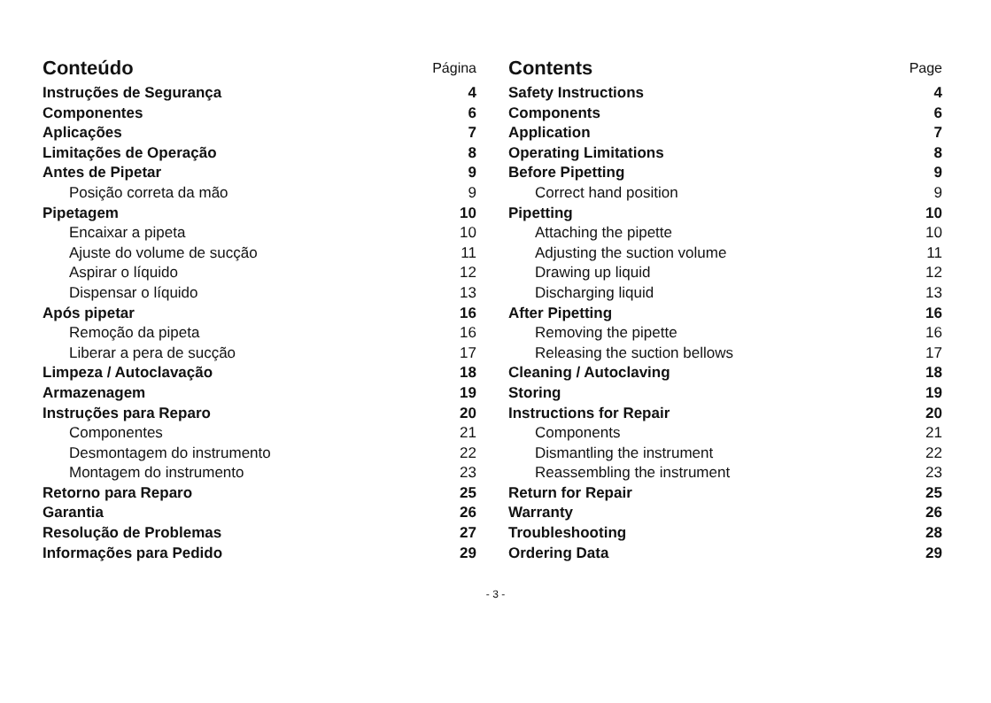| Conteúdo | Página |
| Instruções de Segurança | 4 |
| Componentes | 6 |
| Aplicações | 7 |
| Limitações de Operação | 8 |
| Antes de Pipetar | 9 |
| Posição correta da mão | 9 |
| Pipetagem | 10 |
| Encaixar a pipeta | 10 |
| Ajuste do volume de sucção | 11 |
| Aspirar o líquido | 12 |
| Dispensar o líquido | 13 |
| Após pipetar | 16 |
| Remoção da pipeta | 16 |
| Liberar a pera de sucção | 17 |
| Limpeza / Autoclavação | 18 |
| Armazenagem | 19 |
| Instruções para Reparo | 20 |
| Componentes | 21 |
| Desmontagem do instrumento | 22 |
| Montagem do instrumento | 23 |
| Retorno para Reparo | 25 |
| Garantia | 26 |
| Resolução de Problemas | 27 |
| Informações para Pedido | 29 |
| Contents | Page |
| Safety Instructions | 4 |
| Components | 6 |
| Application | 7 |
| Operating Limitations | 8 |
| Before Pipetting | 9 |
| Correct hand position | 9 |
| Pipetting | 10 |
| Attaching the pipette | 10 |
| Adjusting the suction volume | 11 |
| Drawing up liquid | 12 |
| Discharging liquid | 13 |
| After Pipetting | 16 |
| Removing the pipette | 16 |
| Releasing the suction bellows | 17 |
| Cleaning / Autoclaving | 18 |
| Storing | 19 |
| Instructions for Repair | 20 |
| Components | 21 |
| Dismantling the instrument | 22 |
| Reassembling the instrument | 23 |
| Return for Repair | 25 |
| Warranty | 26 |
| Troubleshooting | 28 |
| Ordering Data | 29 |
- 3 -